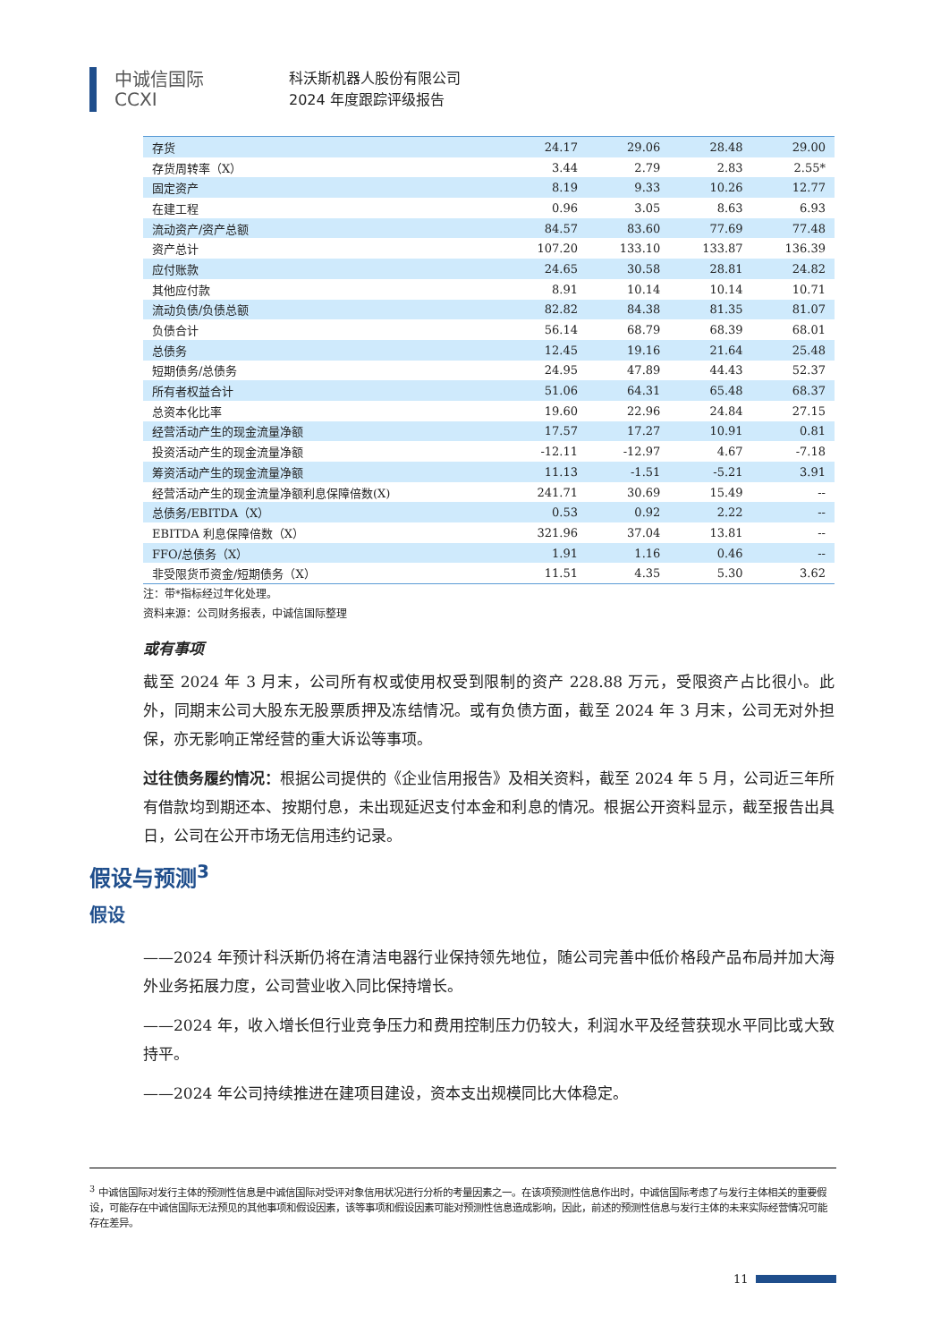中诚信国际
CCXI
科沃斯机器人股份有限公司
2024 年度跟踪评级报告
| 存货 | 24.17 | 29.06 | 28.48 | 29.00 |
| 存货周转率（X） | 3.44 | 2.79 | 2.83 | 2.55* |
| 固定资产 | 8.19 | 9.33 | 10.26 | 12.77 |
| 在建工程 | 0.96 | 3.05 | 8.63 | 6.93 |
| 流动资产/资产总额 | 84.57 | 83.60 | 77.69 | 77.48 |
| 资产总计 | 107.20 | 133.10 | 133.87 | 136.39 |
| 应付账款 | 24.65 | 30.58 | 28.81 | 24.82 |
| 其他应付款 | 8.91 | 10.14 | 10.14 | 10.71 |
| 流动负债/负债总额 | 82.82 | 84.38 | 81.35 | 81.07 |
| 负债合计 | 56.14 | 68.79 | 68.39 | 68.01 |
| 总债务 | 12.45 | 19.16 | 21.64 | 25.48 |
| 短期债务/总债务 | 24.95 | 47.89 | 44.43 | 52.37 |
| 所有者权益合计 | 51.06 | 64.31 | 65.48 | 68.37 |
| 总资本化比率 | 19.60 | 22.96 | 24.84 | 27.15 |
| 经营活动产生的现金流量净额 | 17.57 | 17.27 | 10.91 | 0.81 |
| 投资活动产生的现金流量净额 | -12.11 | -12.97 | 4.67 | -7.18 |
| 筹资活动产生的现金流量净额 | 11.13 | -1.51 | -5.21 | 3.91 |
| 经营活动产生的现金流量净额利息保障倍数(X) | 241.71 | 30.69 | 15.49 | -- |
| 总债务/EBITDA（X） | 0.53 | 0.92 | 2.22 | -- |
| EBITDA 利息保障倍数（X） | 321.96 | 37.04 | 13.81 | -- |
| FFO/总债务（X） | 1.91 | 1.16 | 0.46 | -- |
| 非受限货币资金/短期债务（X） | 11.51 | 4.35 | 5.30 | 3.62 |
注：带*指标经过年化处理。
资料来源：公司财务报表，中诚信国际整理
或有事项
截至 2024 年 3 月末，公司所有权或使用权受到限制的资产 228.88 万元，受限资产占比很小。此外，同期末公司大股东无股票质押及冻结情况。或有负债方面，截至 2024 年 3 月末，公司无对外担保，亦无影响正常经营的重大诉讼等事项。
过往债务履约情况：根据公司提供的《企业信用报告》及相关资料，截至 2024 年 5 月，公司近三年所有借款均到期还本、按期付息，未出现延迟支付本金和利息的情况。根据公开资料显示，截至报告出具日，公司在公开市场无信用违约记录。
假设与预测<sup>3</sup>
假设
——2024 年预计科沃斯仍将在清洁电器行业保持领先地位，随公司完善中低价格段产品布局并加大海外业务拓展力度，公司营业收入同比保持增长。
——2024 年，收入增长但行业竞争压力和费用控制压力仍较大，利润水平及经营获现水平同比或大致持平。
——2024 年公司持续推进在建项目建设，资本支出规模同比大体稳定。
<sup>3</sup> 中诚信国际对发行主体的预测性信息是中诚信国际对受评对象信用状况进行分析的考量因素之一。在该项预测性信息作出时，中诚信国际考虑了与发行主体相关的重要假设，可能存在中诚信国际无法预见的其他事项和假设因素，该等事项和假设因素可能对预测性信息造成影响，因此，前述的预测性信息与发行主体的未来实际经营情况可能存在差异。
11